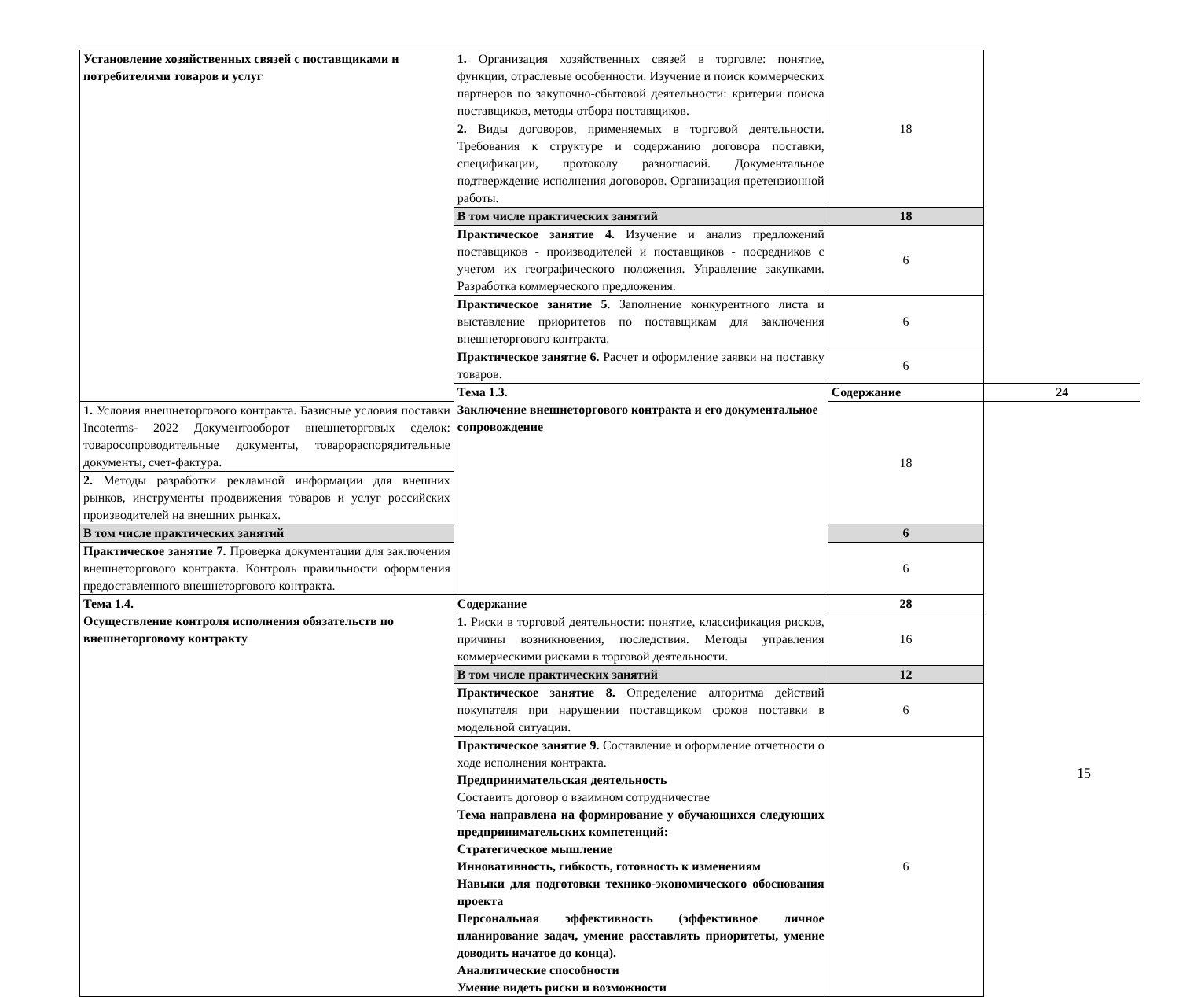| Установление хозяйственных связей с поставщиками и потребителями товаров и услуг | 1. Организация хозяйственных связей в торговле: понятие, функции, отраслевые особенности. Изучение и поиск коммерческих партнеров по закупочно-сбытовой деятельности: критерии поиска поставщиков, методы отбора поставщиков. | 18 | |
| | 2. Виды договоров, применяемых в торговой деятельности. Требования к структуре и содержанию договора поставки, спецификации, протоколу разногласий. Документальное подтверждение исполнения договоров. Организация претензионной работы. | | |
| | В том числе практических занятий | 18 | |
| | Практическое занятие 4. Изучение и анализ предложений поставщиков - производителей и поставщиков - посредников с учетом их географического положения. Управление закупками. Разработка коммерческого предложения. | 6 | |
| | Практическое занятие 5 . Заполнение конкурентного листа и выставление приоритетов по поставщикам для заключения внешнеторгового контракта. | 6 | |
| | Практическое занятие 6. Расчет и оформление заявки на поставку товаров. | 6 | |
| | Тема 1.3. Заключение внешнеторгового контракта и его документальное сопровождение | Содержание | 24 |
| 1. Условия внешнеторгового контракта. Базисные условия поставки Incoterms- 2022 Документооборот внешнеторговых сделок: товаросопроводительные документы, товарораспорядительные документы, счет-фактура. | | 18 | |
| 2. Методы разработки рекламной информации для внешних рынков, инструменты продвижения товаров и услуг российских производителей на внешних рынках. | | | |
| В том числе практических занятий | | 6 | |
| Практическое занятие 7. Проверка документации для заключения внешнеторгового контракта. Контроль правильности оформления предоставленного внешнеторгового контракта. | | 6 | |
| Тема 1.4. Осуществление контроля исполнения обязательств по внешнеторговому контракту | Содержание | 28 | |
| | 1. Риски в торговой деятельности: понятие, классификация рисков, причины возникновения, последствия. Методы управления коммерческими рисками в торговой деятельности. | 16 | |
| | В том числе практических занятий | 12 | |
| | Практическое занятие 8. Определение алгоритма действий покупателя при нарушении поставщиком сроков поставки в модельной ситуации. | 6 | |
| | Практическое занятие 9. Составление и оформление отчетности о ходе исполнения контракта. Предпринимательская деятельность Составить договор о взаимном сотрудничестве Тема направлена на формирование у обучающихся следующих предпринимательских компетенций: Стратегическое мышление Инновативность, гибкость, готовность к изменениям Навыки для подготовки технико-экономического обоснования проекта Персональная эффективность (эффективное личное планирование задач, умение расставлять приоритеты, умение доводить начатое до конца). Аналитические способности Умение видеть риски и возможности | 6 | |
15